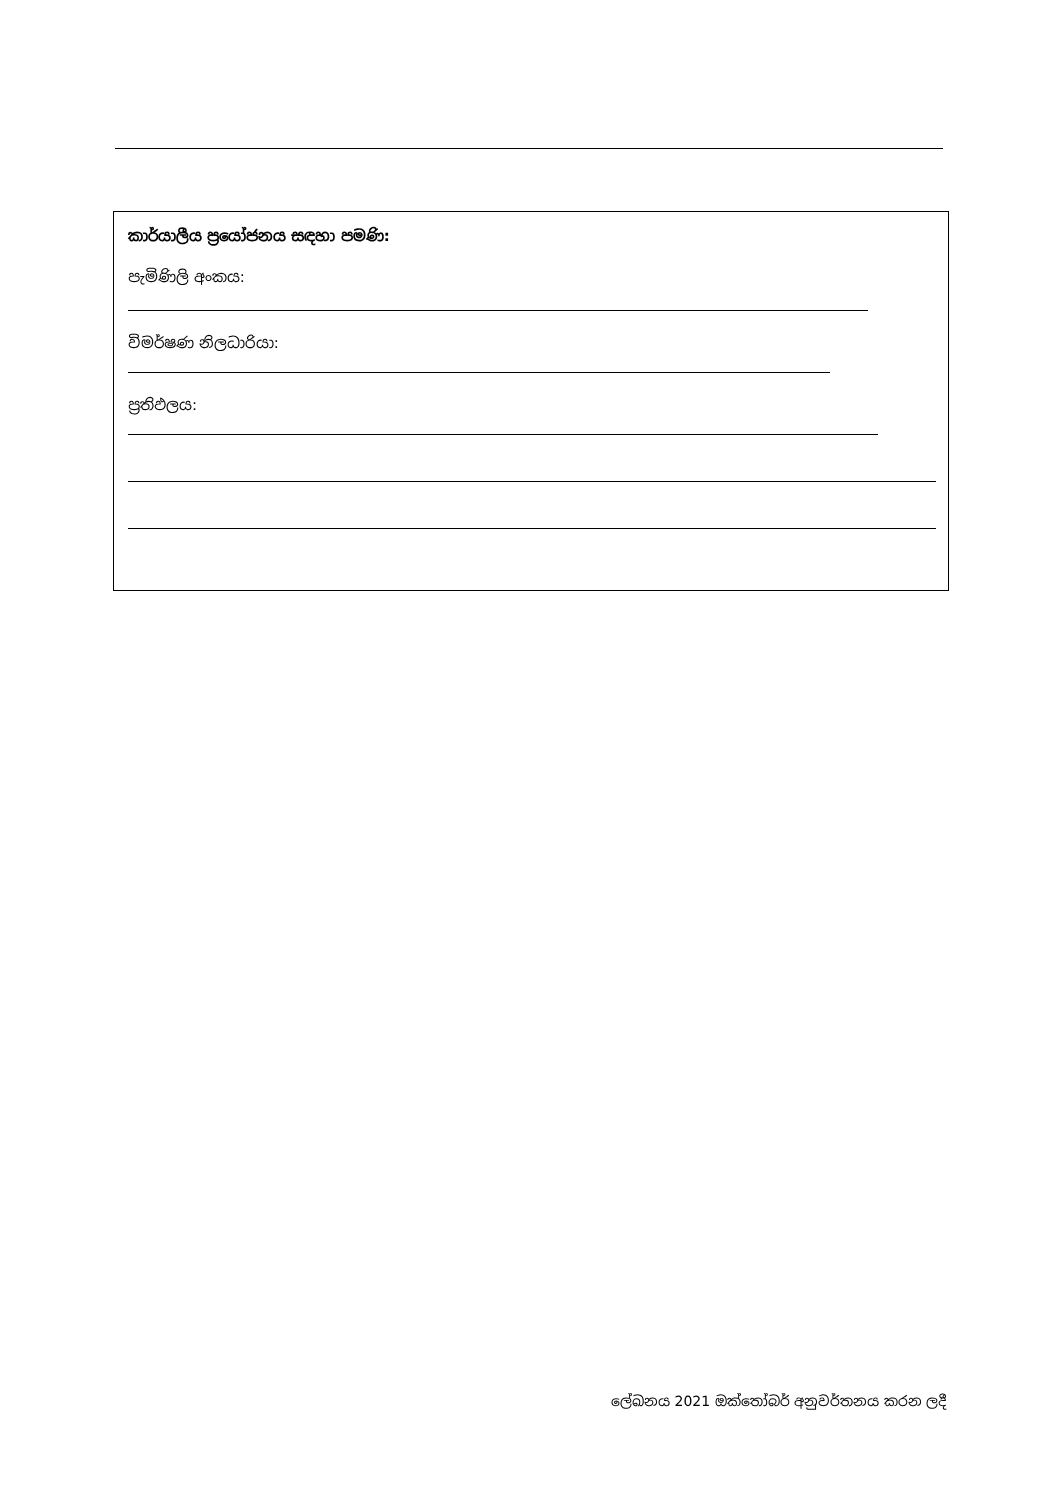කාර්යාලීය ප්‍රයෝජනය සඳහා පමණි:
පැමිණිලි අංකය:
විමර්ෂණ නිලධාරියා:
ප්‍රතිඵලය:
ලේඛනය 2021 ඔක්තෝබර් අනුවර්තනය කරන ලදී